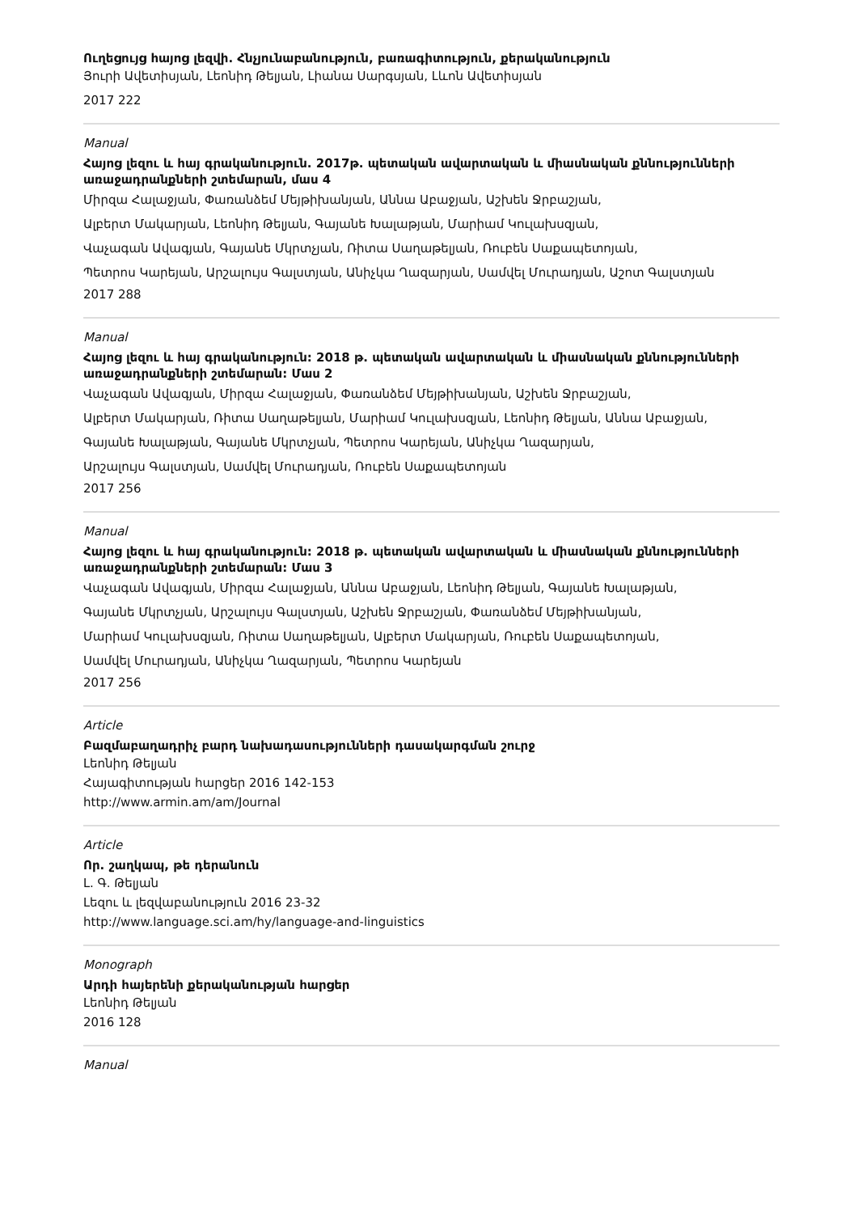Ուղեցույց հայոց լեզվի. Հնչյունաբանություն, բառագիտություն, քերականություն
Յուրի Ավետիսյան, Լեոնիդ Թելյան, Լիանա Սարգսյան, Լևոն Ավետիսյան
2017 222
Manual
Հայոց լեզու և հայ գրականություն. 2017թ. պետական ավարտական և միասնական քննությունների առաջադրանքների շտեմարան, մաս 4
Միրզա Հալաջյան, Փառանձեմ Մեյթիխանյան, Աննա Աբաջյան, Աշխեն Ջրբաշյան,
Ալբերտ Մակարյան, Լեոնիդ Թելյան, Գայանե Խալաթյան, Մարիամ Կուլախսզյան,
Վաչագան Ավագյան, Գայանե Մկրտչյան, Ռիտա Սաղաթելյան, Ռուբեն Սաքապետոյան,
Պետրոս Կարեյան, Արշալույս Գալստյան, Անիչկա Ղազարյան, Սամվել Մուրադյան, Աշոտ Գալստյան
2017 288
Manual
Հայոց լեզու և հայ գրականություն: 2018 թ. պետական ավարտական և միասնական քննությունների առաջադրանքների շտեմարան: Մաս 2
Վաչագան Ավագյան, Միրզա Հալաջյան, Փառանձեմ Մեյթիխանյան, Աշխեն Ջրբաշյան,
Ալբերտ Մակարյան, Ռիտա Սաղաթելյան, Մարիամ Կուլախսզյան, Լեոնիդ Թելյան, Աննա Աբաջյան,
Գայանե Խալաթյան, Գայանե Մկրտչյան, Պետրոս Կարեյան, Անիչկա Ղազարյան,
Արշալույս Գալստյան, Սամվել Մուրադյան, Ռուբեն Սաքապետոյան
2017 256
Manual
Հայոց լեզու և հայ գրականություն: 2018 թ. պետական ավարտական և միասնական քննությունների առաջադրանքների շտեմարան: Մաս 3
Վաչագան Ավագյան, Միրզա Հալաջյան, Աննա Աբաջյան, Լեոնիդ Թելյան, Գայանե Խալաթյան,
Գայանե Մկրտչյան, Արշալույս Գալստյան, Աշխեն Ջրբաշյան, Փառանձեմ Մեյթիխանյան,
Մարիամ Կուլախսզյան, Ռիտա Սաղաթելյան, Ալբերտ Մակարյան, Ռուբեն Սաքապետոյան,
Սամվել Մուրադյան, Անիչկա Ղազարյան, Պետրոս Կարեյան
2017 256
Article
Բազմաբաղադրիչ բարդ նախադասությունների դասակարգման շուրջ
Լեոնիդ Թելյան
Հայագիտության հարցեր 2016 142-153
http://www.armin.am/am/Journal
Article
Որ. շաղկապ, թե դերանուն
Լ. Գ. Թելյան
Լեզու և լեզվաբանություն 2016 23-32
http://www.language.sci.am/hy/language-and-linguistics
Monograph
Արդի հայերենի քերականության հարցեր
Լեոնիդ Թելյան
2016 128
Manual